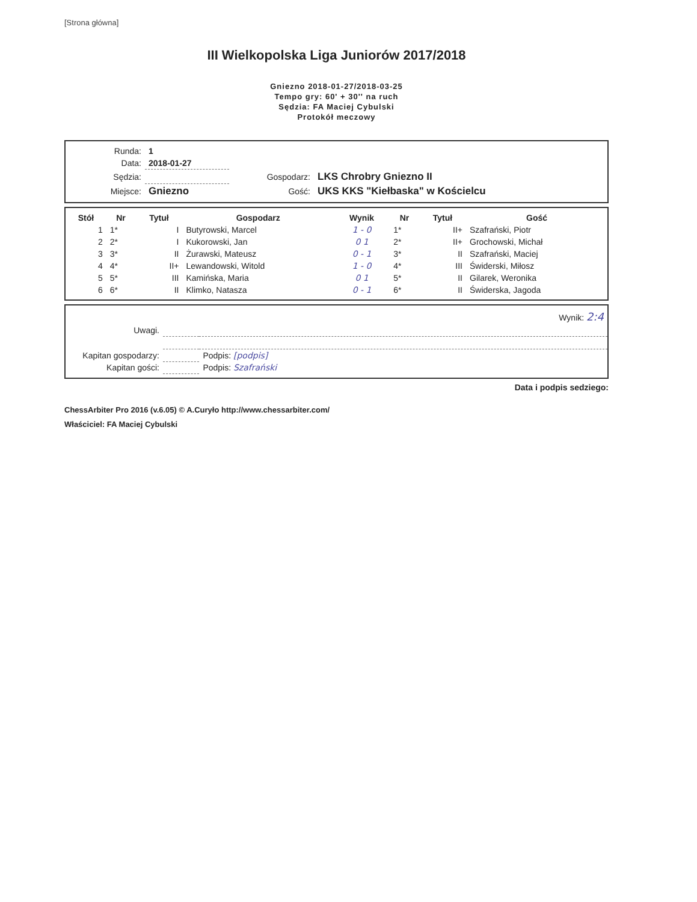[Strona główna]
III Wielkopolska Liga Juniorów 2017/2018
Gniezno 2018-01-27/2018-03-25
Tempo gry: 60' + 30'' na ruch
Sędzia: FA Maciej Cybulski
Protokół meczowy
| Runda: | 1 | | |
| Data: | 2018-01-27 | | |
| Sędzia: | | Gospodarz: | LKS Chrobry Gniezno II |
| Miejsce: | Gniezno | Gość: | UKS KKS "Kiełbaska" w Kościelcu |
| Stół | Nr | Tytuł | Gospodarz | Wynik | Nr | Tytuł | Gość |
| --- | --- | --- | --- | --- | --- | --- | --- |
| 1 | 1* | I | Butyrowski, Marcel | 1 - 0 | 1* | II+ | Szafrański, Piotr |
| 2 | 2* | I | Kukorowski, Jan | 0 1 | 2* | II+ | Grochowski, Michał |
| 3 | 3* | II | Żurawski, Mateusz | 0 - 1 | 3* | II | Szafrański, Maciej |
| 4 | 4* | II+ | Lewandowski, Witold | 1 - 0 | 4* | III | Świderski, Miłosz |
| 5 | 5* | III | Kamińska, Maria | 0 1 | 5* | II | Gilarek, Weronika |
| 6 | 6* | II | Klimko, Natasza | 0 - 1 | 6* | II | Świderska, Jagoda |
| | | Wynik: 2:4 |
| Uwagi. | | |
| Kapitan gospodarzy: | | Podpis: [podpis] |
| Kapitan gości: | | Podpis: Szafrański |
Data i podpis sedziego:
ChessArbiter Pro 2016 (v.6.05) © A.Curyło http://www.chessarbiter.com/
Właściciel: FA Maciej Cybulski